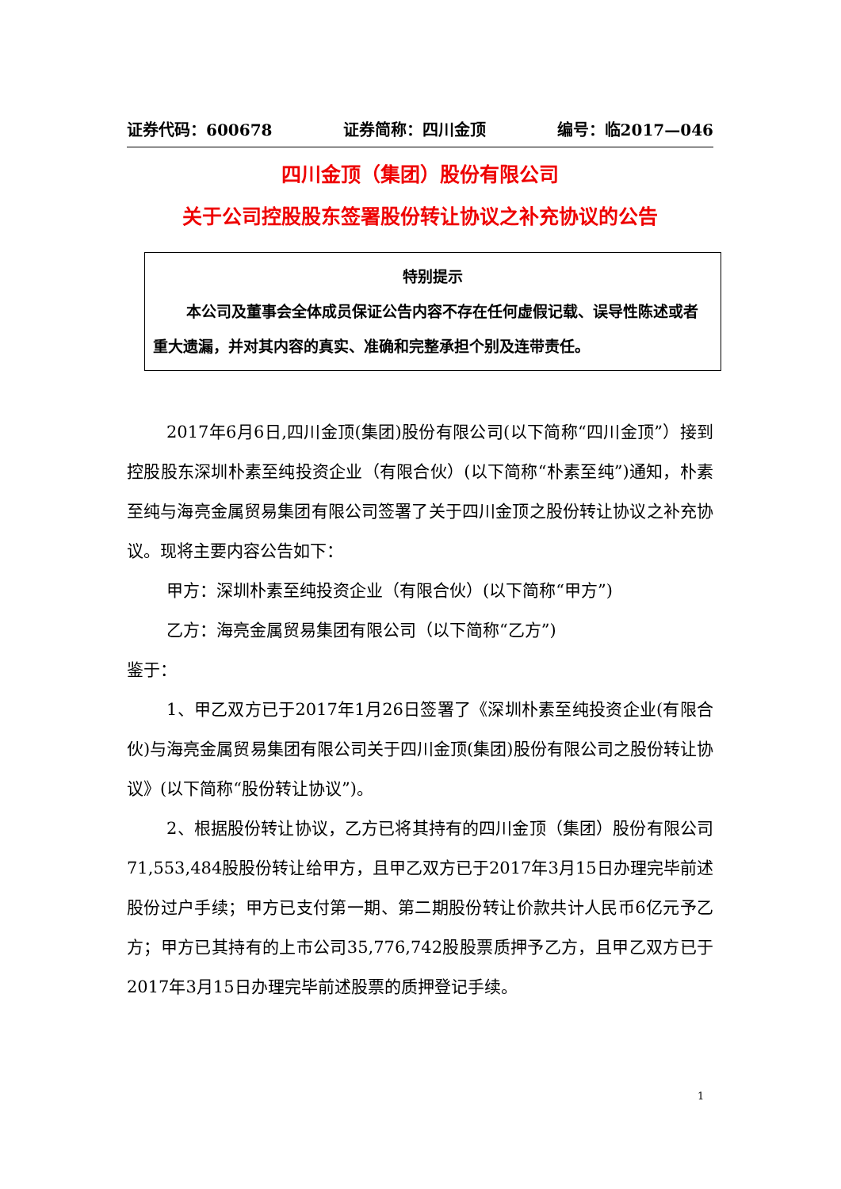证券代码：600678 证券简称：四川金顶 编号：临2017—046
四川金顶（集团）股份有限公司
关于公司控股股东签署股份转让协议之补充协议的公告
特别提示
本公司及董事会全体成员保证公告内容不存在任何虚假记载、误导性陈述或者重大遗漏，并对其内容的真实、准确和完整承担个别及连带责任。
2017年6月6日,四川金顶(集团)股份有限公司(以下简称“四川金顶”）接到控股股东深圳朴素至纯投资企业（有限合伙）(以下简称“朴素至纯”)通知，朴素至纯与海亮金属贸易集团有限公司签署了关于四川金顶之股份转让协议之补充协议。现将主要内容公告如下：
甲方：深圳朴素至纯投资企业（有限合伙）(以下简称“甲方”)
乙方：海亮金属贸易集团有限公司（以下简称“乙方”)
鉴于：
1、甲乙双方已于2017年1月26日签署了《深圳朴素至纯投资企业(有限合伙)与海亮金属贸易集团有限公司关于四川金顶(集团)股份有限公司之股份转让协议》(以下简称“股份转让协议”)。
2、根据股份转让协议，乙方已将其持有的四川金顶（集团）股份有限公司71,553,484股股份转让给甲方，且甲乙双方已于2017年3月15日办理完毕前述股份过户手续；甲方已支付第一期、第二期股份转让价款共计人民币6亿元予乙方；甲方已其持有的上市公司35,776,742股股票质押予乙方，且甲乙双方已于2017年3月15日办理完毕前述股票的质押登记手续。
1